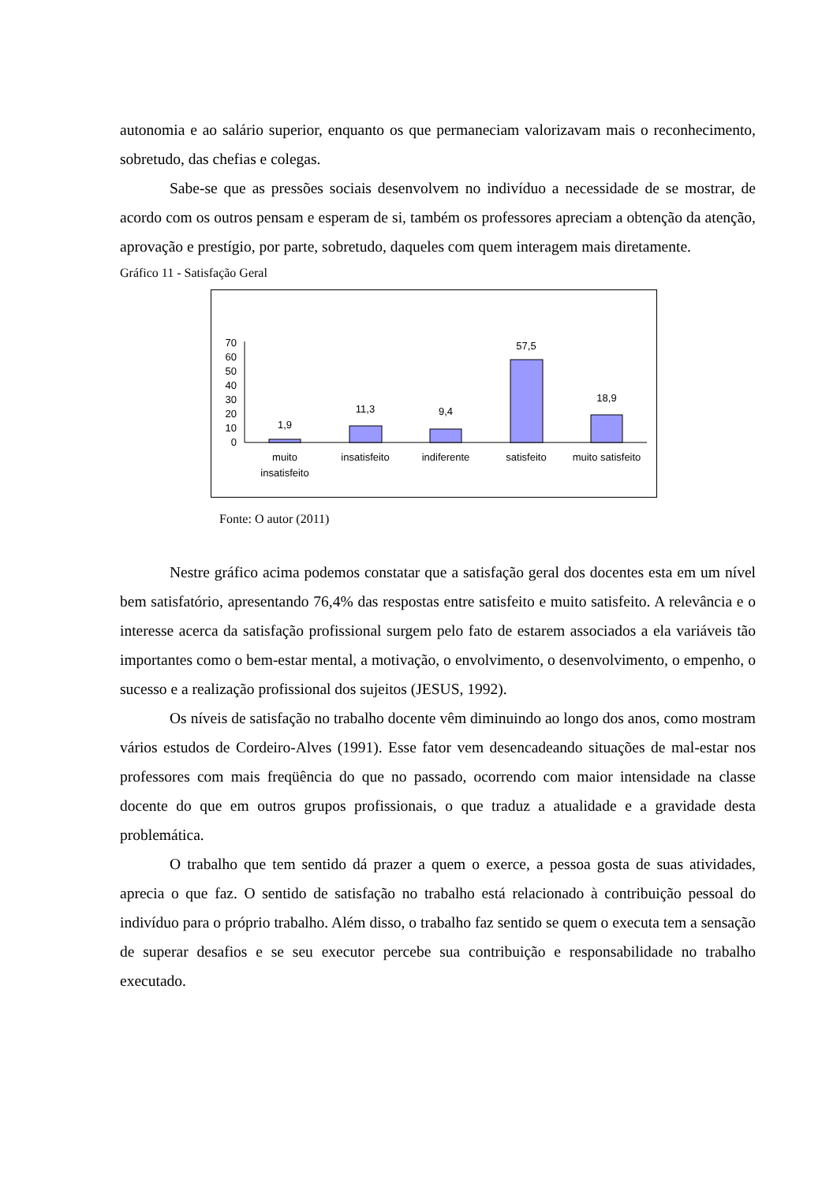autonomia e ao salário superior, enquanto os que permaneciam valorizavam mais o reconhecimento, sobretudo, das chefias e colegas.
Sabe-se que as pressões sociais desenvolvem no indivíduo a necessidade de se mostrar, de acordo com os outros pensam e esperam de si, também os professores apreciam a obtenção da atenção, aprovação e prestígio, por parte, sobretudo, daqueles com quem interagem mais diretamente.
Gráfico 11 - Satisfação Geral
0
10
20
30
40
50
60
70
1,9
11,3
9,4
57,5
18,9
muito
insatisfeito
insatisfeito
indiferente
satisfeito
muito satisfeito
Fonte: O autor (2011)
Nestre gráfico acima podemos constatar que a satisfação geral dos docentes esta em um nível bem satisfatório, apresentando 76,4% das respostas entre satisfeito e muito satisfeito. A relevância e o interesse acerca da satisfação profissional surgem pelo fato de estarem associados a ela variáveis tão importantes como o bem-estar mental, a motivação, o envolvimento, o desenvolvimento, o empenho, o sucesso e a realização profissional dos sujeitos (JESUS, 1992).
Os níveis de satisfação no trabalho docente vêm diminuindo ao longo dos anos, como mostram vários estudos de Cordeiro-Alves (1991). Esse fator vem desencadeando situações de mal-estar nos professores com mais freqüência do que no passado, ocorrendo com maior intensidade na classe docente do que em outros grupos profissionais, o que traduz a atualidade e a gravidade desta problemática.
O trabalho que tem sentido dá prazer a quem o exerce, a pessoa gosta de suas atividades, aprecia o que faz. O sentido de satisfação no trabalho está relacionado à contribuição pessoal do indivíduo para o próprio trabalho. Além disso, o trabalho faz sentido se quem o executa tem a sensação de superar desafios e se seu executor percebe sua contribuição e responsabilidade no trabalho executado.